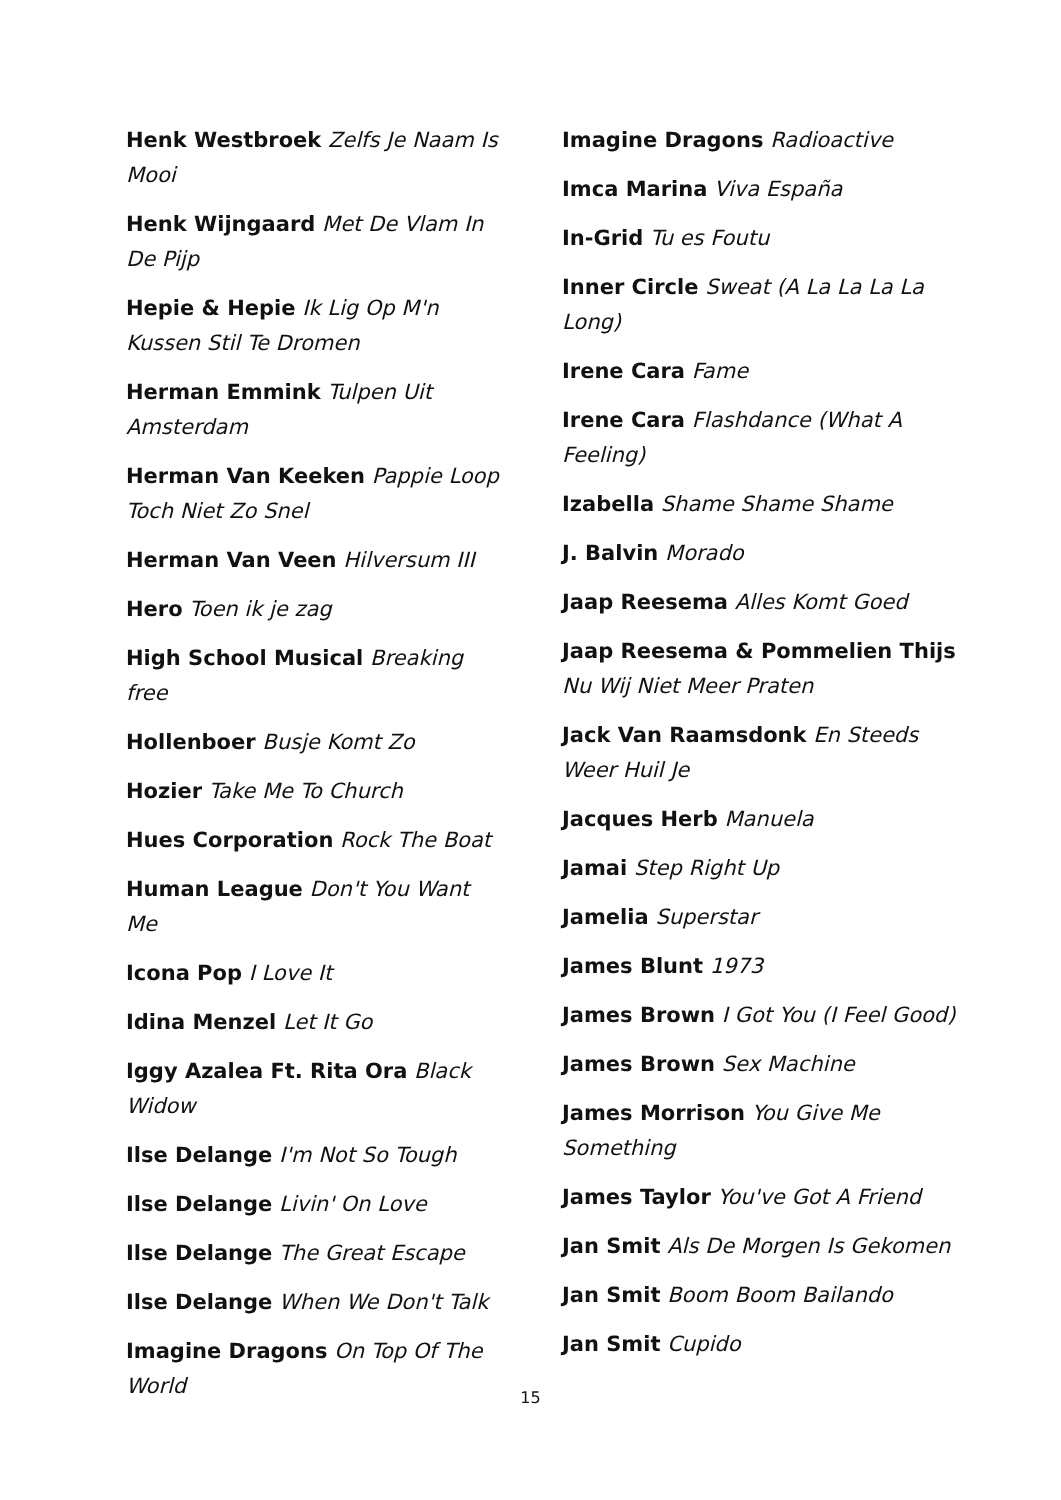Henk Westbroek Zelfs Je Naam Is Mooi
Henk Wijngaard Met De Vlam In De Pijp
Hepie & Hepie Ik Lig Op M'n Kussen Stil Te Dromen
Herman Emmink Tulpen Uit Amsterdam
Herman Van Keeken Pappie Loop Toch Niet Zo Snel
Herman Van Veen Hilversum III
Hero Toen ik je zag
High School Musical Breaking free
Hollenboer Busje Komt Zo
Hozier Take Me To Church
Hues Corporation Rock The Boat
Human League Don't You Want Me
Icona Pop I Love It
Idina Menzel Let It Go
Iggy Azalea Ft. Rita Ora Black Widow
Ilse Delange I'm Not So Tough
Ilse Delange Livin' On Love
Ilse Delange The Great Escape
Ilse Delange When We Don't Talk
Imagine Dragons On Top Of The World
Imagine Dragons Radioactive
Imca Marina Viva España
In-Grid Tu es Foutu
Inner Circle Sweat (A La La La La Long)
Irene Cara Fame
Irene Cara Flashdance (What A Feeling)
Izabella Shame Shame Shame
J. Balvin Morado
Jaap Reesema Alles Komt Goed
Jaap Reesema & Pommelien Thijs Nu Wij Niet Meer Praten
Jack Van Raamsdonk En Steeds Weer Huil Je
Jacques Herb Manuela
Jamai Step Right Up
Jamelia Superstar
James Blunt 1973
James Brown I Got You (I Feel Good)
James Brown Sex Machine
James Morrison You Give Me Something
James Taylor You've Got A Friend
Jan Smit Als De Morgen Is Gekomen
Jan Smit Boom Boom Bailando
Jan Smit Cupido
15